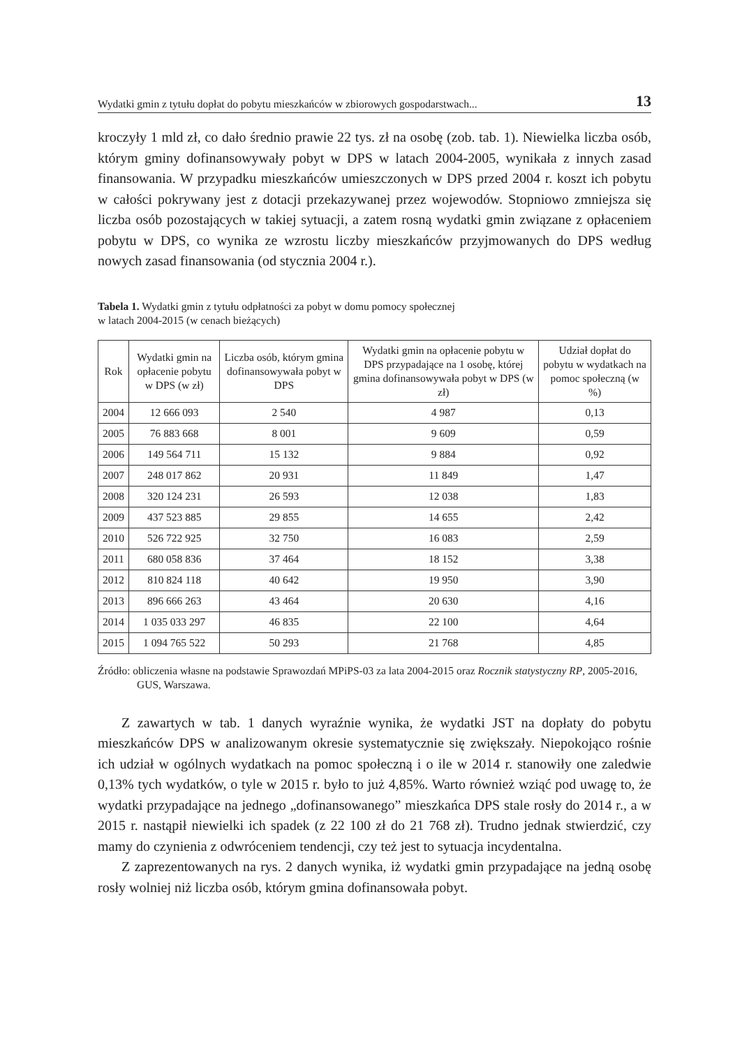Wydatki gmin z tytułu dopłat do pobytu mieszkańców w zbiorowych gospodarstwach... 13
kroczyły 1 mld zł, co dało średnio prawie 22 tys. zł na osobę (zob. tab. 1). Niewielka liczba osób, którym gminy dofinansowywały pobyt w DPS w latach 2004-2005, wynikała z innych zasad finansowania. W przypadku mieszkańców umieszczonych w DPS przed 2004 r. koszt ich pobytu w całości pokrywany jest z dotacji przekazywanej przez wojewodów. Stopniowo zmniejsza się liczba osób pozostających w takiej sytuacji, a zatem rosną wydatki gmin związane z opłaceniem pobytu w DPS, co wynika ze wzrostu liczby mieszkańców przyjmowanych do DPS według nowych zasad finansowania (od stycznia 2004 r.).
Tabela 1. Wydatki gmin z tytułu odpłatności za pobyt w domu pomocy społecznej
w latach 2004-2015 (w cenach bieżących)
| Rok | Wydatki gmin na opłacenie pobytu w DPS (w zł) | Liczba osób, którym gmina dofinansowywała pobyt w DPS | Wydatki gmin na opłacenie pobytu w DPS przypadające na 1 osobę, której gmina dofinansowywała pobyt w DPS (w zł) | Udział dopłat do pobytu w wydatkach na pomoc społeczną (w %) |
| --- | --- | --- | --- | --- |
| 2004 | 12 666 093 | 2 540 | 4 987 | 0,13 |
| 2005 | 76 883 668 | 8 001 | 9 609 | 0,59 |
| 2006 | 149 564 711 | 15 132 | 9 884 | 0,92 |
| 2007 | 248 017 862 | 20 931 | 11 849 | 1,47 |
| 2008 | 320 124 231 | 26 593 | 12 038 | 1,83 |
| 2009 | 437 523 885 | 29 855 | 14 655 | 2,42 |
| 2010 | 526 722 925 | 32 750 | 16 083 | 2,59 |
| 2011 | 680 058 836 | 37 464 | 18 152 | 3,38 |
| 2012 | 810 824 118 | 40 642 | 19 950 | 3,90 |
| 2013 | 896 666 263 | 43 464 | 20 630 | 4,16 |
| 2014 | 1 035 033 297 | 46 835 | 22 100 | 4,64 |
| 2015 | 1 094 765 522 | 50 293 | 21 768 | 4,85 |
Źródło: obliczenia własne na podstawie Sprawozdań MPiPS-03 za lata 2004-2015 oraz Rocznik statystyczny RP, 2005-2016, GUS, Warszawa.
Z zawartych w tab. 1 danych wyraźnie wynika, że wydatki JST na dopłaty do pobytu mieszkańców DPS w analizowanym okresie systematycznie się zwiększały. Niepokojąco rośnie ich udział w ogólnych wydatkach na pomoc społeczną i o ile w 2014 r. stanowiły one zaledwie 0,13% tych wydatków, o tyle w 2015 r. było to już 4,85%. Warto również wziąć pod uwagę to, że wydatki przypadające na jednego „dofinansowanego” mieszkańca DPS stale rosły do 2014 r., a w 2015 r. nastąpił niewielki ich spadek (z 22 100 zł do 21 768 zł). Trudno jednak stwierdzić, czy mamy do czynienia z odwróceniem tendencji, czy też jest to sytuacja incydentalna.
Z zaprezentowanych na rys. 2 danych wynika, iż wydatki gmin przypadające na jedną osobę rosły wolniej niż liczba osób, którym gmina dofinansowała pobyt.